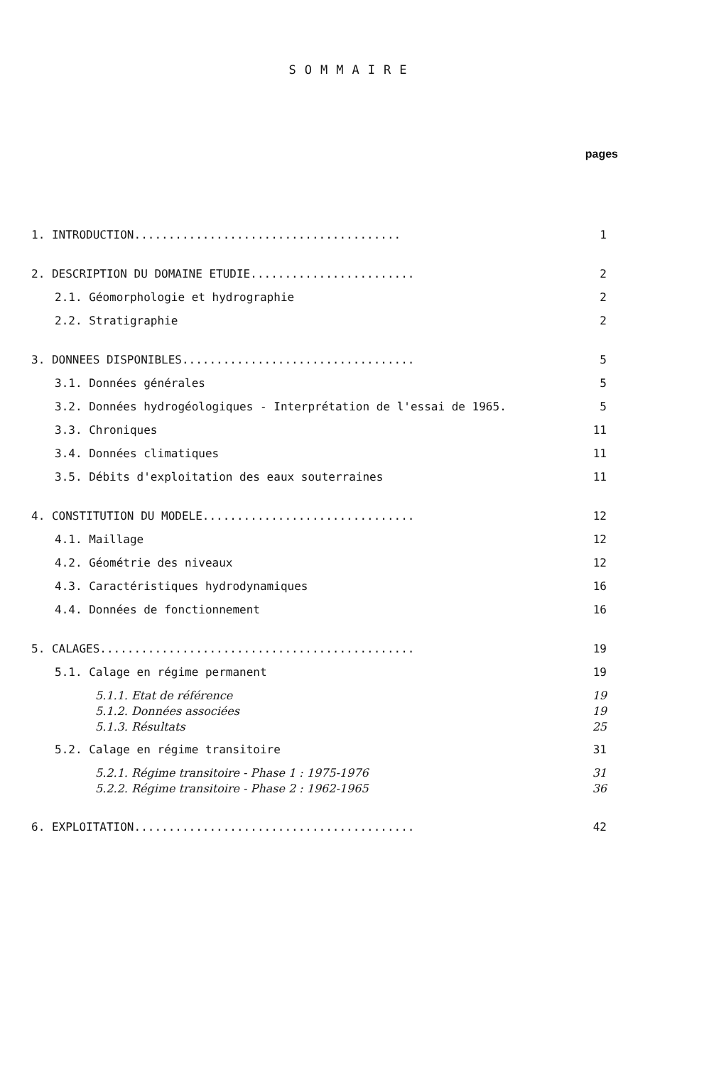SOMMAIRE
pages
1. INTRODUCTION....................................... 1
2. DESCRIPTION DU DOMAINE ETUDIE........................ 2
2.1. Géomorphologie et hydrographie 2
2.2. Stratigraphie 2
3. DONNEES DISPONIBLES.................................. 5
3.1. Données générales 5
3.2. Données hydrogéologiques - Interprétation de l'essai de 1965. 5
3.3. Chroniques 11
3.4. Données climatiques 11
3.5. Débits d'exploitation des eaux souterraines 11
4. CONSTITUTION DU MODELE............................... 12
4.1. Maillage 12
4.2. Géométrie des niveaux 12
4.3. Caractéristiques hydrodynamiques 16
4.4. Données de fonctionnement 16
5. CALAGES.............................................. 19
5.1. Calage en régime permanent 19
5.1.1. Etat de référence 19
5.1.2. Données associées 19
5.1.3. Résultats 25
5.2. Calage en régime transitoire 31
5.2.1. Régime transitoire - Phase 1 : 1975-1976 31
5.2.2. Régime transitoire - Phase 2 : 1962-1965 36
6. EXPLOITATION......................................... 42